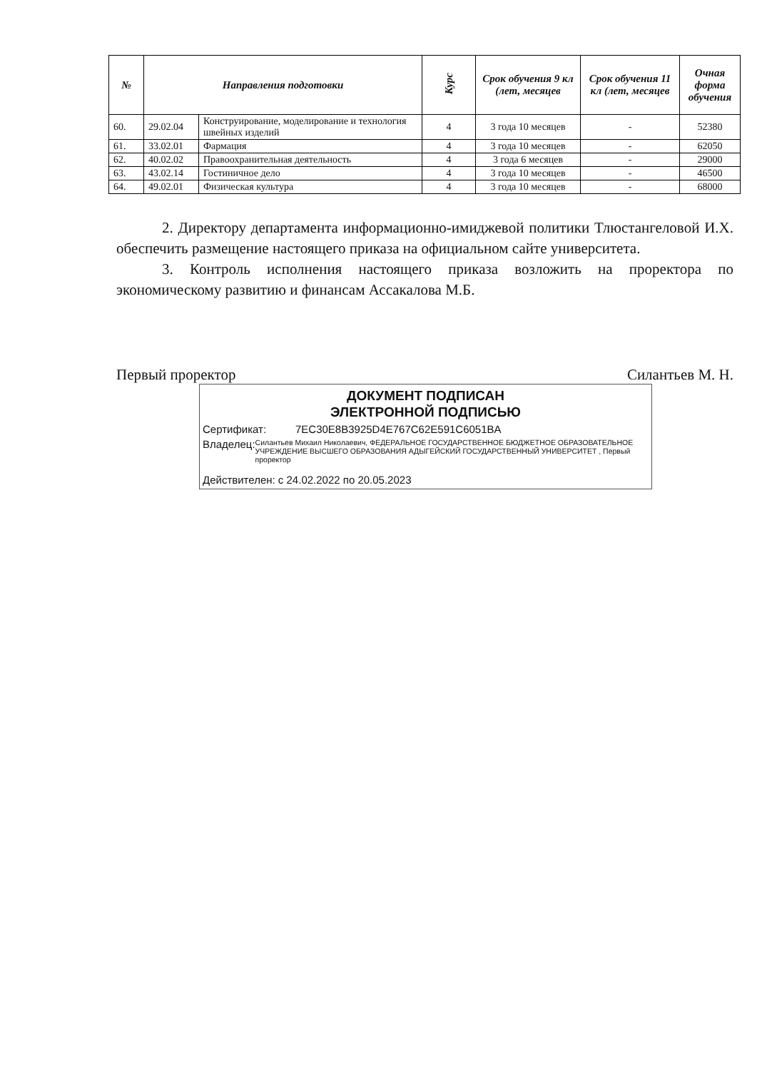| № | Направления подготовки | | Курс | Срок обучения 9 кл (лет, месяцев | Срок обучения 11 кл (лет, месяцев | Очная форма обучения |
| --- | --- | --- | --- | --- | --- | --- |
| 60. | 29.02.04 | Конструирование, моделирование и технология швейных изделий | 4 | 3 года 10 месяцев | - | 52380 |
| 61. | 33.02.01 | Фармация | 4 | 3 года 10 месяцев | - | 62050 |
| 62. | 40.02.02 | Правоохранительная деятельность | 4 | 3 года 6 месяцев | - | 29000 |
| 63. | 43.02.14 | Гостиничное дело | 4 | 3 года 10 месяцев | - | 46500 |
| 64. | 49.02.01 | Физическая культура | 4 | 3 года 10 месяцев | - | 68000 |
2. Директору департамента информационно-имиджевой политики Тлюстангеловой И.Х. обеспечить размещение настоящего приказа на официальном сайте университета.
3. Контроль исполнения настоящего приказа возложить на проректора по экономическому развитию и финансам Ассакалова М.Б.
Первый проректор Силантьев М. Н.
ДОКУМЕНТ ПОДПИСАН
ЭЛЕКТРОННОЙ ПОДПИСЬЮ
Сертификат: 7EC30E8B3925D4E767C62E591C6051BA
Владелец: Силантьев Михаил Николаевич, ФЕДЕРАЛЬНОЕ ГОСУДАРСТВЕННОЕ БЮДЖЕТНОЕ ОБРАЗОВАТЕЛЬНОЕ УЧРЕЖДЕНИЕ ВЫСШЕГО ОБРАЗОВАНИЯ АДЫГЕЙСКИЙ ГОСУДАРСТВЕННЫЙ УНИВЕРСИТЕТ , Первый проректор
Действителен: с 24.02.2022 по 20.05.2023